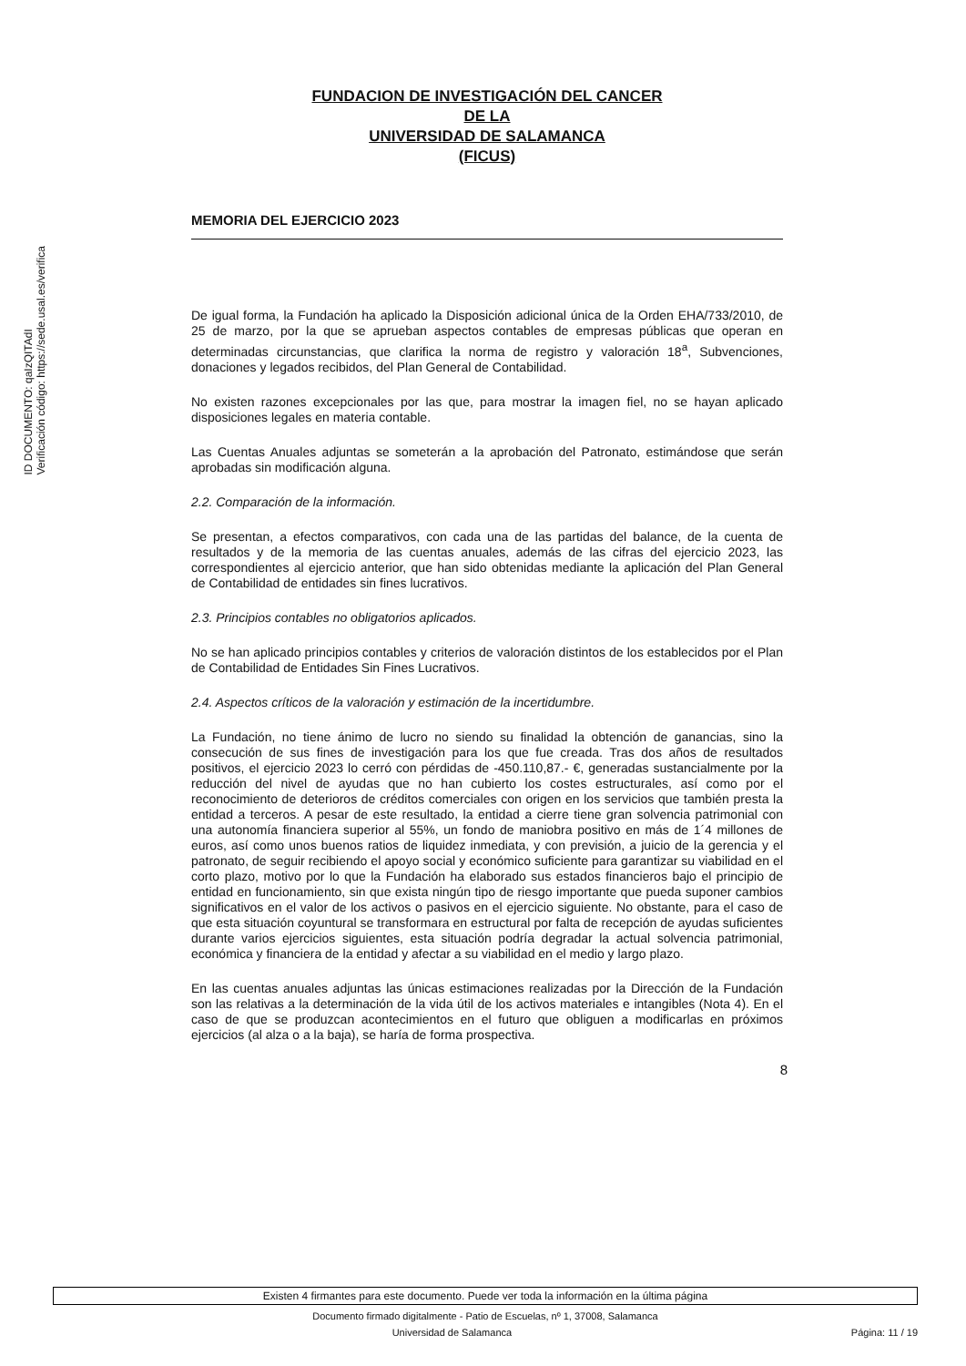ID DOCUMENTO: qaIzQITAdI
Verificación código: https://sede.usal.es/verifica
FUNDACION DE INVESTIGACIÓN DEL CANCER
DE LA
UNIVERSIDAD DE SALAMANCA
(FICUS)
MEMORIA DEL EJERCICIO 2023
De igual forma, la Fundación ha aplicado la Disposición adicional única de la Orden EHA/733/2010, de 25 de marzo, por la que se aprueban aspectos contables de empresas públicas que operan en determinadas circunstancias, que clarifica la norma de registro y valoración 18<sup>a</sup>, Subvenciones, donaciones y legados recibidos, del Plan General de Contabilidad.
No existen razones excepcionales por las que, para mostrar la imagen fiel, no se hayan aplicado disposiciones legales en materia contable.
Las Cuentas Anuales adjuntas se someterán a la aprobación del Patronato, estimándose que serán aprobadas sin modificación alguna.
2.2. Comparación de la información.
Se presentan, a efectos comparativos, con cada una de las partidas del balance, de la cuenta de resultados y de la memoria de las cuentas anuales, además de las cifras del ejercicio 2023, las correspondientes al ejercicio anterior, que han sido obtenidas mediante la aplicación del Plan General de Contabilidad de entidades sin fines lucrativos.
2.3. Principios contables no obligatorios aplicados.
No se han aplicado principios contables y criterios de valoración distintos de los establecidos por el Plan de Contabilidad de Entidades Sin Fines Lucrativos.
2.4. Aspectos críticos de la valoración y estimación de la incertidumbre.
La Fundación, no tiene ánimo de lucro no siendo su finalidad la obtención de ganancias, sino la consecución de sus fines de investigación para los que fue creada. Tras dos años de resultados positivos, el ejercicio 2023 lo cerró con pérdidas de -450.110,87.- €, generadas sustancialmente por la reducción del nivel de ayudas que no han cubierto los costes estructurales, así como por el reconocimiento de deterioros de créditos comerciales con origen en los servicios que también presta la entidad a terceros. A pesar de este resultado, la entidad a cierre tiene gran solvencia patrimonial con una autonomía financiera superior al 55%, un fondo de maniobra positivo en más de 1´4 millones de euros, así como unos buenos ratios de liquidez inmediata, y con previsión, a juicio de la gerencia y el patronato, de seguir recibiendo el apoyo social y económico suficiente para garantizar su viabilidad en el corto plazo, motivo por lo que la Fundación ha elaborado sus estados financieros bajo el principio de entidad en funcionamiento, sin que exista ningún tipo de riesgo importante que pueda suponer cambios significativos en el valor de los activos o pasivos en el ejercicio siguiente. No obstante, para el caso de que esta situación coyuntural se transformara en estructural por falta de recepción de ayudas suficientes durante varios ejercicios siguientes, esta situación podría degradar la actual solvencia patrimonial, económica y financiera de la entidad y afectar a su viabilidad en el medio y largo plazo.
En las cuentas anuales adjuntas las únicas estimaciones realizadas por la Dirección de la Fundación son las relativas a la determinación de la vida útil de los activos materiales e intangibles (Nota 4). En el caso de que se produzcan acontecimientos en el futuro que obliguen a modificarlas en próximos ejercicios (al alza o a la baja), se haría de forma prospectiva.
8
Existen 4 firmantes para este documento. Puede ver toda la información en la última página
Documento firmado digitalmente - Patio de Escuelas, nº 1, 37008, Salamanca
Universidad de Salamanca Página: 11 / 19